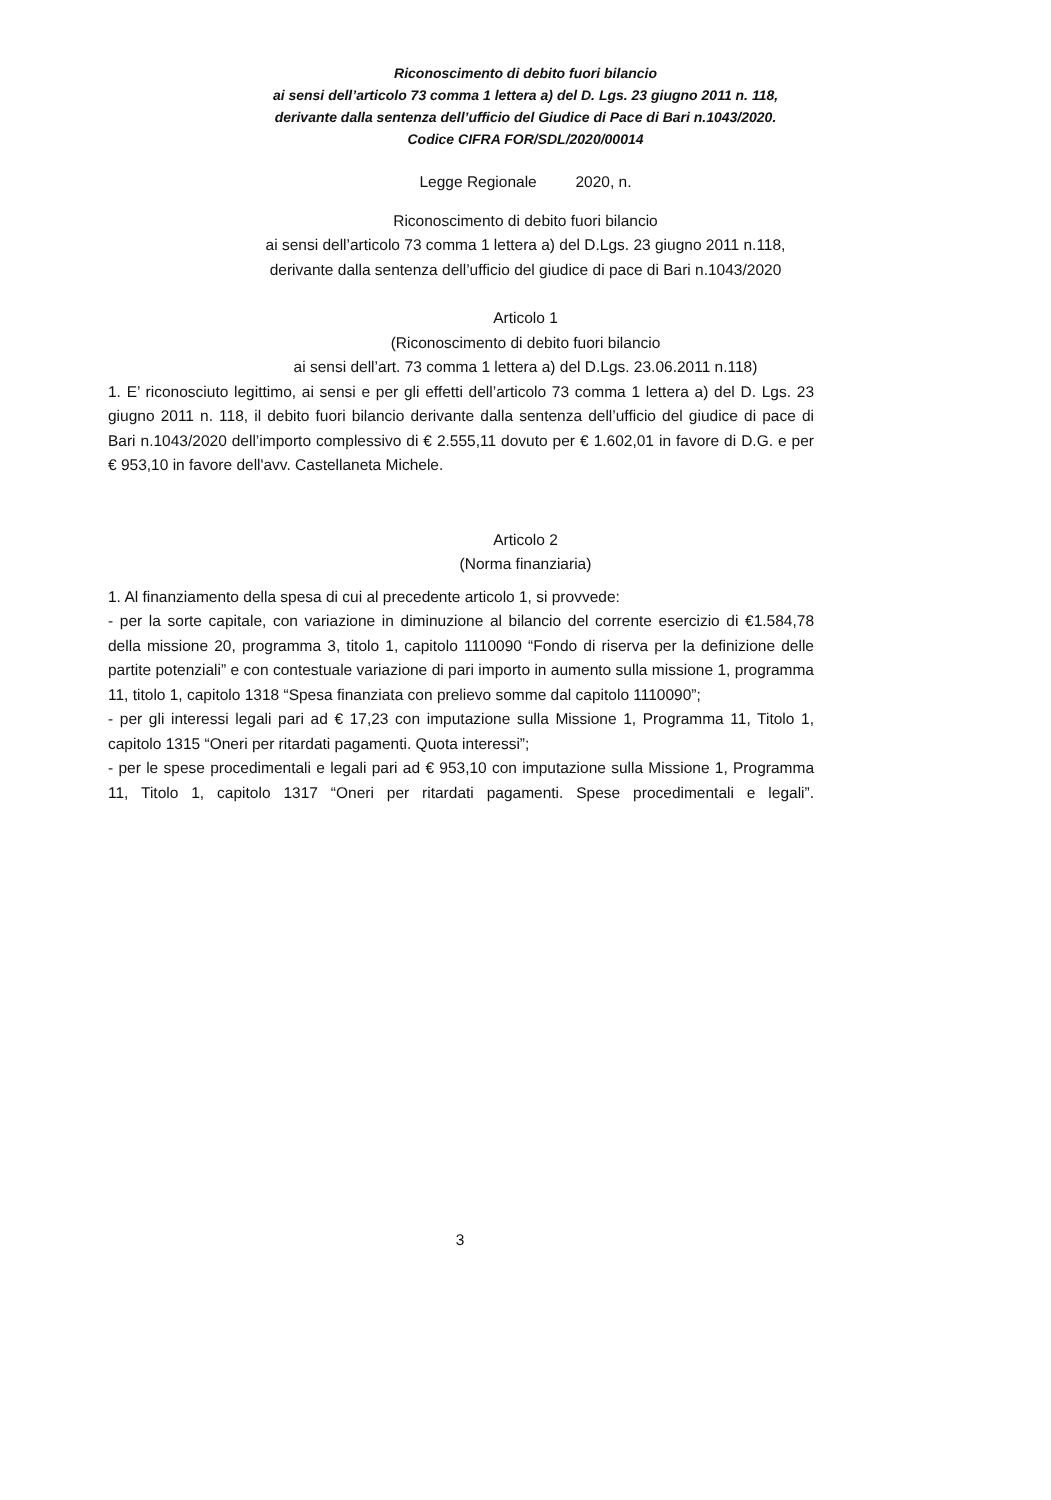Riconoscimento di debito fuori bilancio
ai sensi dell’articolo 73 comma 1 lettera a) del D. Lgs. 23 giugno 2011 n. 118,
derivante dalla sentenza dell’ufficio del Giudice di Pace di Bari n.1043/2020.
Codice CIFRA FOR/SDL/2020/00014
Legge Regionale 2020, n.
Riconoscimento di debito fuori bilancio
ai sensi dell’articolo 73 comma 1 lettera a) del D.Lgs. 23 giugno 2011 n.118,
derivante dalla sentenza dell’ufficio del giudice di pace di Bari n.1043/2020
Articolo 1
(Riconoscimento di debito fuori bilancio
ai sensi dell’art. 73 comma 1 lettera a) del D.Lgs. 23.06.2011 n.118)
1. E’ riconosciuto legittimo, ai sensi e per gli effetti dell’articolo 73 comma 1 lettera a) del D. Lgs. 23 giugno 2011 n. 118, il debito fuori bilancio derivante dalla sentenza dell’ufficio del giudice di pace di Bari n.1043/2020 dell’importo complessivo di € 2.555,11 dovuto per € 1.602,01 in favore di D.G. e per € 953,10 in favore dell'avv. Castellaneta Michele.
Articolo 2
(Norma finanziaria)
1. Al finanziamento della spesa di cui al precedente articolo 1, si provvede:
- per la sorte capitale, con variazione in diminuzione al bilancio del corrente esercizio di €1.584,78 della missione 20, programma 3, titolo 1, capitolo 1110090 “Fondo di riserva per la definizione delle partite potenziali” e con contestuale variazione di pari importo in aumento sulla missione 1, programma 11, titolo 1, capitolo 1318 “Spesa finanziata con prelievo somme dal capitolo 1110090”;
- per gli interessi legali pari ad € 17,23 con imputazione sulla Missione 1, Programma 11, Titolo 1, capitolo 1315 “Oneri per ritardati pagamenti. Quota interessi”;
- per le spese procedimentali e legali pari ad € 953,10 con imputazione sulla Missione 1, Programma 11, Titolo 1, capitolo 1317 “Oneri per ritardati pagamenti. Spese procedimentali e legali”.
3